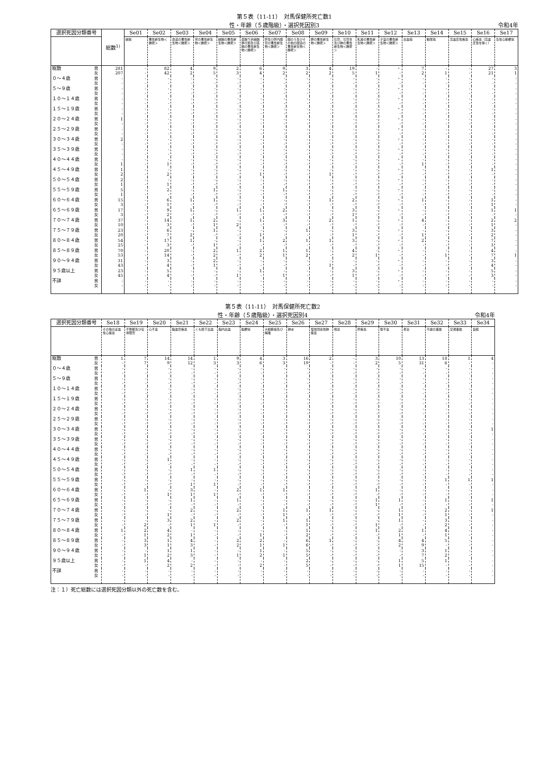第５表（11-11）　対馬保健所死亡数1
性・年齢（５歳階級）・選択死因別3 令和4年
| 選択死因分類番号 | | 総数<sup>1)</sup> | Se01 | Se02 | Se03 | Se04 | Se05 | Se06 | Se07 | Se08 | Se09 | Se10 | Se11 | Se12 | Se13 | Se14 | Se15 | Se16 | Se17 |
| --- | --- | --- | --- | --- | --- | --- | --- | --- | --- | --- | --- | --- | --- | --- | --- | --- | --- | --- | --- |
| | | | 結核 | 悪性新生物＜腫瘍＞ | 食道の悪性新生物＜腫瘍＞ | 胃の悪性新生物＜腫瘍＞ | 結腸の悪性新生物＜腫瘍＞ | 直腸Ｓ状結腸移行部及び直腸の悪性新生物＜腫瘍＞ | 肝及び肝内胆管の悪性新生物＜腫瘍＞ | 胆のう及びその他の胆道の悪性新生物＜腫瘍＞ | 膵の悪性新生物＜腫瘍＞ | 気管，気管支及び肺の悪性新生物＜腫瘍＞ | 乳房の悪性新生物＜腫瘍＞ | 子宮の悪性新生物＜腫瘍＞ | 白血病 | 糖尿病 | 高血圧性疾患 | 心疾患（高血圧性を除く） | 急性心筋梗塞 |
| 総数 | 男 女 | 281 207 | - - | 82 42 | 4 2 | 9 5 | 2 3 | 6 4 | 9 2 | 3 2 | 4 2 | 19 5 | - 1 | ・ - | 7 2 | - 1 | - - | 27 21 | 3 1 |
| ０～４歳 | 男 女 | - - | - - | - - | - - | - - | - - | - - | - - | - - | - - | - - | - - | ・ - | - - | - - | - - | - - | - - |
| ５～９歳 | 男 女 | - - | - - | - - | - - | - - | - - | - - | - - | - - | - - | - - | - - | ・ - | - - | - - | - - | - - | - - |
| １０～１４歳 | 男 女 | - - | - - | - - | - - | - - | - - | - - | - - | - - | - - | - - | - - | ・ - | - - | - - | - - | - - | - - |
| １５～１９歳 | 男 女 | - - | - - | - - | - - | - - | - - | - - | - - | - - | - - | - - | - - | ・ - | - - | - - | - - | - - | - - |
| ２０～２４歳 | 男 女 | 1 - | - - | - - | - - | - - | - - | - - | - - | - - | - - | - - | - - | ・ - | - - | - - | - - | - - | - - |
| ２５～２９歳 | 男 女 | - - | - - | - - | - - | - - | - - | - - | - - | - - | - - | - - | - - | ・ - | - - | - - | - - | - - | - - |
| ３０～３４歳 | 男 女 | 2 - | - - | - - | - - | - - | - - | - - | - - | - - | - - | - - | - - | ・ - | - - | - - | - - | - - | - - |
| ３５～３９歳 | 男 女 | - - | - - | - - | - - | - - | - - | - - | - - | - - | - - | - - | - - | ・ - | - - | - - | - - | - - | - - |
| ４０～４４歳 | 男 女 | - 1 | - - | - 1 | - - | - - | - - | - - | - - | - - | - - | - - | - - | ・ - | - 1 | - - | - - | - - | - - |
| ４５～４９歳 | 男 女 | 1 2 | - - | - 2 | - - | - - | - - | - 1 | - - | - - | - 1 | - - | - - | ・ - | - - | - - | - - | 1 - | - - |
| ５０～５４歳 | 男 女 | 2 1 | - - | - 1 | - - | - - | - - | - - | - - | - - | - - | - - | - - | ・ - | - - | - - | - - | - - | - - |
| ５５～５９歳 | 男 女 | 5 1 | - - | 2 - | - - | 1 - | - - | - - | 1 - | - - | - - | - - | - - | ・ - | - - | - - | - - | - - | - - |
| ６０～６４歳 | 男 女 | 15 3 | - - | 6 1 | 1 - | 1 - | - - | - - | - - | - - | 1 - | 2 - | - - | ・ - | 1 - | - - | - - | 1 1 | - - |
| ６５～６９歳 | 男 女 | 17 3 | - - | 9 2 | 1 - | - - | 1 - | 1 - | 2 - | - - | - - | 3 1 | - - | ・ - | - - | - - | - - | 1 - | 1 - |
| ７０～７４歳 | 男 女 | 37 10 | - - | 14 3 | 1 - | 2 1 | - 2 | 1 - | 3 - | - - | 2 - | 1 - | - - | ・ - | 4 - | - - | - - | 2 1 | 2 - |
| ７５～７９歳 | 男 女 | 23 20 | - - | 6 7 | - 2 | 1 - | - - | - 1 | - - | 1 - | - - | 3 1 | - - | ・ - | - 1 | - - | - - | 3 2 | - - |
| ８０～８４歳 | 男 女 | 54 25 | - - | 17 3 | 1 - | - 1 | - - | 1 - | 2 - | 1 - | 1 - | 3 - | - - | ・ - | 2 - | - - | - - | 7 3 | - - |
| ８５～８９歳 | 男 女 | 70 53 | - - | 20 14 | - - | 2 2 | 1 - | 2 2 | 1 1 | 1 2 | - - | 4 2 | - 1 | ・ - | - - | - 1 | - - | 4 7 | - 1 |
| ９０～９４歳 | 男 女 | 31 43 | - - | 3 4 | - - | 2 1 | - - | - - | - - | - - | - 1 | - - | - - | ・ - | - - | - - | - - | 3 4 | - - |
| ９５歳以上 | 男 女 | 23 45 | - - | 5 4 | - - | - - | - 1 | 1 - | - 1 | - - | - - | 3 1 | - - | ・ - | - - | - - | - - | 5 3 | - - |
| 不詳 | 男 女 | - - | - - | - - | - - | - - | - - | - - | - - | - - | - - | - - | - - | ・ - | - - | - - | - - | - - | - - |
第５表（11-11）　対馬保健所死亡数2
性・年齢（５歳階級）・選択死因別4 令和4年
| 選択死因分類番号 | | Se18 | Se19 | Se20 | Se21 | Se22 | Se23 | Se24 | Se25 | Se26 | Se27 | Se28 | Se29 | Se30 | Se31 | Se32 | Se33 | Se34 |
| --- | --- | --- | --- | --- | --- | --- | --- | --- | --- | --- | --- | --- | --- | --- | --- | --- | --- | --- |
| | | その他の虚血性心疾患 | 不整脈及び伝導障害 | 心不全 | 脳血管疾患 | くも膜下出血 | 脳内出血 | 脳梗塞 | 大動脈瘤及び解離 | 肺炎 | 慢性閉塞性肺疾患 | 喘息 | 肝疾患 | 腎不全 | 老衰 | 不慮の事故 | 交通事故 | 自殺 |
| 総数 | 男 女 | 1 - | 7 7 | 14 9 | 14 12 | 1 3 | 9 3 | 4 6 | 3 3 | 16 19 | 2 - | - - | 3 2 | 10 5 | 13 31 | 18 6 | 1 - | 4 - |
| ０～４歳 | 男 女 | - - | - - | - - | - - | - - | - - | - - | - - | - - | - - | - - | - - | - - | - - | - - | - - | - - |
| ５～９歳 | 男 女 | - - | - - | - - | - - | - - | - - | - - | - - | - - | - - | - - | - - | - - | - - | - - | - - | - - |
| １０～１４歳 | 男 女 | - - | - - | - - | - - | - - | - - | - - | - - | - - | - - | - - | - - | - - | - - | - - | - - | - - |
| １５～１９歳 | 男 女 | - - | - - | - - | - - | - - | - - | - - | - - | - - | - - | - - | - - | - - | - - | - - | - - | - - |
| ２０～２４歳 | 男 女 | - - | - - | - - | - - | - - | - - | - - | - - | - - | - - | - - | - - | - - | - - | - - | - - | - - |
| ２５～２９歳 | 男 女 | - - | - - | - - | - - | - - | - - | - - | - - | - - | - - | - - | - - | - - | - - | - - | - - | - - |
| ３０～３４歳 | 男 女 | - - | - - | - - | - - | - - | - - | - - | - - | - - | - - | - - | - - | - - | - - | - - | - - | 1 - |
| ３５～３９歳 | 男 女 | - - | - - | - - | - - | - - | - - | - - | - - | - - | - - | - - | - - | - - | - - | - - | - - | - - |
| ４０～４４歳 | 男 女 | - - | - - | - - | - - | - - | - - | - - | - - | - - | - - | - - | - - | - - | - - | - - | - - | - - |
| ４５～４９歳 | 男 女 | - - | - - | 1 - | - - | - - | - - | - - | - - | - - | - - | - - | - - | - - | - - | - - | - - | - - |
| ５０～５４歳 | 男 女 | - - | - - | - - | 1 - | 1 - | - - | - - | - - | - - | - - | - - | - - | - - | - - | - - | - - | - - |
| ５５～５９歳 | 男 女 | - - | - - | - - | - 1 | - 1 | - - | - - | - - | - - | - - | - - | - - | - - | - - | 1 - | 1 - | 1 - |
| ６０～６４歳 | 男 女 | - - | 1 - | - 1 | 3 1 | - 1 | 2 - | 1 - | 1 - | - - | - - | - - | 1 - | - - | - - | - - | - - | - - |
| ６５～６９歳 | 男 女 | - - | - - | - - | 1 - | - - | 1 - | - - | - - | - - | - - | - - | 1 1 | 1 - | - - | 1 - | - - | 1 - |
| ７０～７４歳 | 男 女 | - - | - - | - 1 | 2 - | - - | 2 - | - - | 1 1 | 1 - | 1 - | - - | - - | 1 1 | - - | 2 1 | - - | 1 - |
| ７５～７９歳 | 男 女 | - - | - 2 | 3 - | 2 1 | - 1 | 2 - | - - | 1 - | 1 1 | - - | - - | - 1 | 1 - | - - | 3 2 | - - | - - |
| ８０～８４歳 | 男 女 | 1 - | 2 1 | 4 2 | - 1 | - - | - - | - 1 | - - | 1 2 | - - | - - | 1 - | 2 1 | 1 - | 4 1 | - - | - - |
| ８５～８９歳 | 男 女 | - - | 3 3 | 1 1 | 4 3 | - - | 2 2 | 2 1 | - 1 | 6 6 | 1 - | - - | - - | 4 2 | 4 9 | 5 - | - - | - - |
| ９０～９４歳 | 男 女 | - - | - 1 | 1 2 | 1 3 | - - | - 1 | 1 2 | - 1 | 5 5 | - - | - - | - - | - - | 3 7 | 1 2 | - - | - - |
| ９５歳以上 | 男 女 | - - | 1 - | 4 2 | - 2 | - - | - - | - 2 | - - | 2 5 | - - | - - | - - | 1 1 | 5 15 | 1 - | - - | - - |
| 不詳 | 男 女 | - - | - - | - - | - - | - - | - - | - - | - - | - - | - - | - - | - - | - - | - - | - - | - - | - - |
注：１）死亡総数には選択死因分類以外の死亡数を含む。